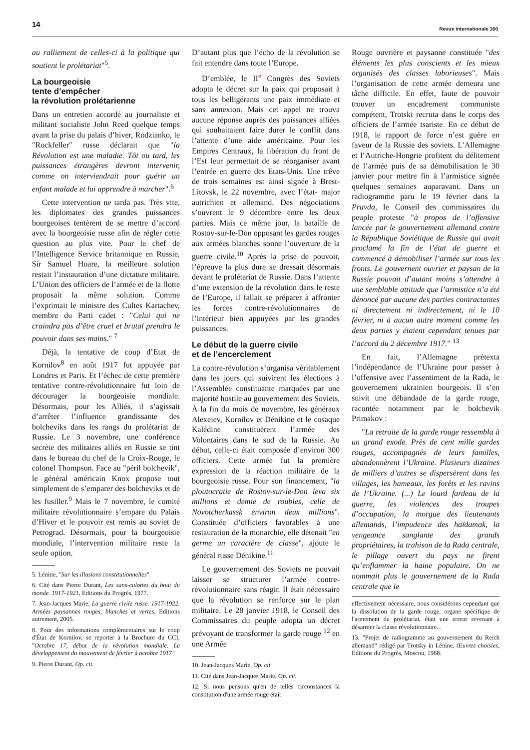14
Revue internationale 160
au ralliement de celles-ci à la politique qui soutient le prolétariat"<sup>5</sup>.
La bourgeoisie
tente d’empêcher
la révolution prolétarienne
Dans un entretien accordé au journaliste et militant socialiste John Reed quelque temps avant la prise du palais d’hiver, Rodzianko, le "Rockfeller" russe déclarait que "la Révolution est une maladie. Tôt ou tard, les puissances étrangères devront intervenir, comme on interviendrait pour guérir un enfant malade et lui apprendre à marcher".<sup>6</sup>
Cette intervention ne tarda pas. Très vite, les diplomates des grandes puissances bourgeoises tentèrent de se mettre d’accord avec la bourgeoisie russe afin de régler cette question au plus vite. Pour le chef de l’Intelligence Service britannique en Russie, Sir Samuel Hoare, la meilleure solution restait l’instauration d’une dictature militaire. L’Union des officiers de l’armée et de la flotte proposait la même solution. Comme l’exprimait le ministre des Cultes Kartachev, membre du Parti cadet : "Celui qui ne craindra pas d’être cruel et brutal prendra le pouvoir dans ses mains." <sup>7</sup>
Déjà, la tentative de coup d’Etat de Kornilov<sup>8</sup> en août 1917 fut appuyée par Londres et Paris. Et l’échec de cette première tentative contre-révolutionnaire fut loin de décourager la bourgeoisie mondiale. Désormais, pour les Alliés, il s’agissait d’arrêter l’influence grandissante des bolcheviks dans les rangs du prolétariat de Russie. Le 3 novembre, une conférence secrète des militaires alliés en Russie se tint dans le bureau du chef de la Croix-Rouge, le colonel Thompson. Face au "péril bolchevik", le général américain Knox propose tout simplement de s’emparer des bolcheviks et de les fusiller.<sup>9</sup> Mais le 7 novembre, le comité militaire révolutionnaire s’empare du Palais d’Hiver et le pouvoir est remis au soviet de Petrograd. Désormais, pour la bourgeoisie mondiale, l’intervention militaire reste la seule option.
5. Lénine, "Sur les illusions constitutionnelles".
6. Cité dans Pierre Durant, Les sans-culottes du bout du monde. 1917-1921, Editions du Progrès, 1977.
7. Jean-Jacques Marie, La guerre civile russe. 1917-1922. Armées paysannes rouges, blanches et vertes, Editions autrement, 2005.
8. Pour des informations complémentaires sur le coup d'État de Kornilov, se reporter à la Brochure du CCI, "Octobre 17, début de la révolution mondiale. Le développement du mouvement de février à octobre 1917"
9. Pierre Durant, Op. cit.
D’autant plus que l’écho de la révolution se fait entendre dans toute l’Europe.
D’emblée, le II<sup>e</sup> Congrès des Soviets adopta le décret sur la paix qui proposait à tous les belligérants une paix immédiate et sans annexion. Mais cet appel ne trouva aucune réponse auprès des puissances alliées qui souhaitaient faire durer le conflit dans l’attente d’une aide américaine. Pour les Empires Centraux, la libération du front de l’Est leur permettait de se réorganiser avant l’entrée en guerre des Etats-Unis. Une trêve de trois semaines est ainsi signée à Brest-Litovsk, le 22 novembre, avec l’état- major autrichien et allemand. Des négociations s’ouvrent le 9 décembre entre les deux parties. Mais ce même jour, la bataille de Rostov-sur-le-Don opposant les gardes rouges aux armées blanches sonne l’ouverture de la guerre civile.<sup>10</sup> Après la prise de pouvoir, l’épreuve la plus dure se dressait désormais devant le prolétariat de Russie. Dans l’attente d’une extension de la révolution dans le reste de l’Europe, il fallait se préparer à affronter les forces contre-révolutionnaires de l’intérieur bien appuyées par les grandes puissances.
Le début de la guerre civile
et de l’encerclement
La contre-révolution s’organisa véritablement dans les jours qui suivirent les élections à l’Assemblée constituante marquées par une majorité hostile au gouvernement des Soviets. À la fin du mois de novembre, les généraux Alexeiev, Kornilov et Dénikine et le cosaque Kalédine constituèrent l’armée des Volontaires dans le sud de la Russie. Au début, celle-ci était composée d’environ 300 officiers. Cette armée fut la première expression de la réaction militaire de la bourgeoisie russe. Pour son financement, "la ploutocratie de Rostov-sur-le-Don leva six millions et demie de roubles, celle de Novotcherkassk environ deux millions". Constituée d’officiers favorables à une restauration de la monarchie, elle détenait "en germe un caractère de classe", ajoute le général russe Dénikine.<sup>11</sup>
Le gouvernement des Soviets ne pouvait laisser se structurer l’armée contre-révolutionnaire sans réagir. Il était nécessaire que la révolution se renforce sur le plan militaire. Le 28 janvier 1918, le Conseil des Commissaires du peuple adopta un décret prévoyant de transformer la garde rouge <sup>12</sup> en une Armée
10. Jean-Jacques Marie, Op. cit.
11. Cité dans Jean-Jacques Marie, Op. cit.
12. Si nous pensons qu'en de telles circonstances la constitution d'une armée rouge était
Rouge ouvrière et paysanne constituée "des éléments les plus conscients et les mieux organisés des classes laborieuses". Mais l’organisation de cette armée demeura une tâche difficile. En effet, faute de pouvoir trouver un encadrement communiste compétent, Trotski recruta dans le corps des officiers de l’armée tsariste. En ce début de 1918, le rapport de force n’est guère en faveur de la Russie des soviets. L’Allemagne et l’Autriche-Hongrie profitent du délitement de l’armée puis de sa démobilisation le 30 janvier pour mettre fin à l’armistice signée quelques semaines auparavant. Dans un radiogramme paru le 19 février dans la Pravda, le Conseil des commissaires du peuple proteste "à propos de l’offensive lancée par le gouvernement allemand contre la République Soviétique de Russie qui avait proclamé la fin de l’état de guerre et commencé à démobiliser l’armée sur tous les fronts. Le gouvernent ouvrier et paysan de la Russie pouvait d’autant moins s’attendre à une semblable attitude que l’armistice n’a été dénoncé par aucune des parties contractantes ni directement ni indirectement, ni le 10 février, ni à aucun autre moment comme les deux parties y étaient cependant tenues par l’accord du 2 décembre 1917." <sup>13</sup>
En fait, l’Allemagne prétexta l’indépendance de l’Ukraine pour passer à l’offensive avec l’assentiment de la Rada, le gouvernement ukrainien bourgeois. Il s’en suivit une débandade de la garde rouge, racontée notamment par le bolchevik Primakov :
"La retraite de la garde rouge ressembla à un grand exode. Près de cent mille gardes rouges, accompagnés de leurs familles, abandonnèrent l’Ukraine. Plusieurs dizaines de milliers d’autres se dispersèrent dans les villages, les hameaux, les forêts et les ravins de l’Ukraine. (...) Le lourd fardeau de la guerre, les violences des troupes d’occupation, la morgue des lieutenants allemands, l’impudence des haïdamak, la vengeance sanglante des grands propriétaires, la trahison de la Rada centrale, le pillage ouvert du pays ne firent qu’enflammer la haine populaire. On ne nommait plus le gouvernement de la Rada centrale que le
effectivement nécessaire, nous considérons cependant que la dissolution de la garde rouge, organe spécifique de l'armement du prolétariat, était une erreur revenant à désarmer la classe révolutionnaire...
13. "Projet de radiogramme au gouvernement du Reich allemand" rédigé par Trotsky in Lénine, Œuvres choisies, Editions du Progrès, Moscou, 1968.